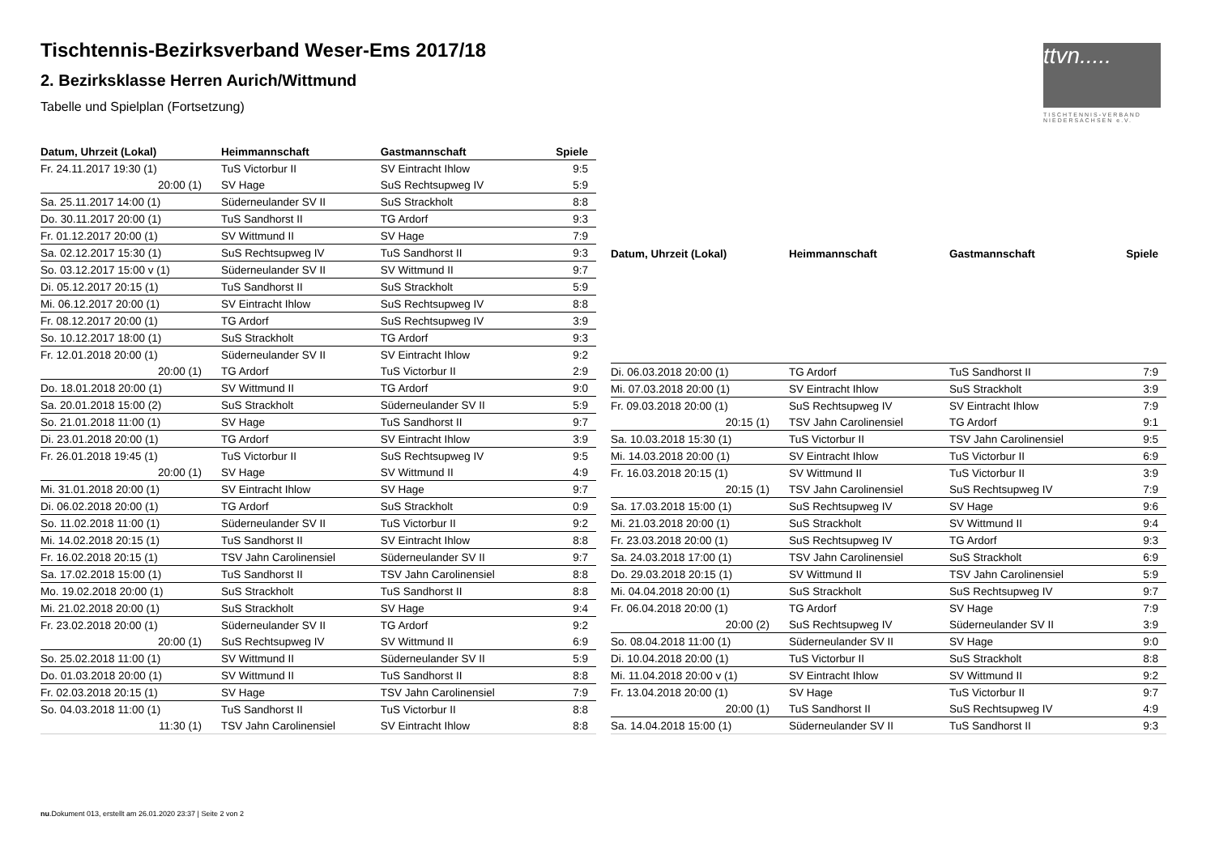Tischtennis-Bezirksverband Weser-Ems 2017/18
2. Bezirksklasse Herren Aurich/Wittmund
Tabelle und Spielplan (Fortsetzung)
ttvn.....
TISCHTENNIS-VERBAND NIEDERSACHSEN e.V.
| Datum, Uhrzeit (Lokal) | Heimmannschaft | Gastmannschaft | Spiele |
| --- | --- | --- | --- |
| Fr. 24.11.2017 19:30 (1) | TuS Victorbur II | SV Eintracht Ihlow | 9:5 |
| 20:00 (1) | SV Hage | SuS Rechtsupweg IV | 5:9 |
| Sa. 25.11.2017 14:00 (1) | Süderneulander SV II | SuS Strackholt | 8:8 |
| Do. 30.11.2017 20:00 (1) | TuS Sandhorst II | TG Ardorf | 9:3 |
| Fr. 01.12.2017 20:00 (1) | SV Wittmund II | SV Hage | 7:9 |
| Sa. 02.12.2017 15:30 (1) | SuS Rechtsupweg IV | TuS Sandhorst II | 9:3 |
| So. 03.12.2017 15:00 v (1) | Süderneulander SV II | SV Wittmund II | 9:7 |
| Di. 05.12.2017 20:15 (1) | TuS Sandhorst II | SuS Strackholt | 5:9 |
| Mi. 06.12.2017 20:00 (1) | SV Eintracht Ihlow | SuS Rechtsupweg IV | 8:8 |
| Fr. 08.12.2017 20:00 (1) | TG Ardorf | SuS Rechtsupweg IV | 3:9 |
| So. 10.12.2017 18:00 (1) | SuS Strackholt | TG Ardorf | 9:3 |
| Fr. 12.01.2018 20:00 (1) | Süderneulander SV II | SV Eintracht Ihlow | 9:2 |
| 20:00 (1) | TG Ardorf | TuS Victorbur II | 2:9 |
| Do. 18.01.2018 20:00 (1) | SV Wittmund II | TG Ardorf | 9:0 |
| Sa. 20.01.2018 15:00 (2) | SuS Strackholt | Süderneulander SV II | 5:9 |
| So. 21.01.2018 11:00 (1) | SV Hage | TuS Sandhorst II | 9:7 |
| Di. 23.01.2018 20:00 (1) | TG Ardorf | SV Eintracht Ihlow | 3:9 |
| Fr. 26.01.2018 19:45 (1) | TuS Victorbur II | SuS Rechtsupweg IV | 9:5 |
| 20:00 (1) | SV Hage | SV Wittmund II | 4:9 |
| Mi. 31.01.2018 20:00 (1) | SV Eintracht Ihlow | SV Hage | 9:7 |
| Di. 06.02.2018 20:00 (1) | TG Ardorf | SuS Strackholt | 0:9 |
| So. 11.02.2018 11:00 (1) | Süderneulander SV II | TuS Victorbur II | 9:2 |
| Mi. 14.02.2018 20:15 (1) | TuS Sandhorst II | SV Eintracht Ihlow | 8:8 |
| Fr. 16.02.2018 20:15 (1) | TSV Jahn Carolinensiel | Süderneulander SV II | 9:7 |
| Sa. 17.02.2018 15:00 (1) | TuS Sandhorst II | TSV Jahn Carolinensiel | 8:8 |
| Mo. 19.02.2018 20:00 (1) | SuS Strackholt | TuS Sandhorst II | 8:8 |
| Mi. 21.02.2018 20:00 (1) | SuS Strackholt | SV Hage | 9:4 |
| Fr. 23.02.2018 20:00 (1) | Süderneulander SV II | TG Ardorf | 9:2 |
| 20:00 (1) | SuS Rechtsupweg IV | SV Wittmund II | 6:9 |
| So. 25.02.2018 11:00 (1) | SV Wittmund II | Süderneulander SV II | 5:9 |
| Do. 01.03.2018 20:00 (1) | SV Wittmund II | TuS Sandhorst II | 8:8 |
| Fr. 02.03.2018 20:15 (1) | SV Hage | TSV Jahn Carolinensiel | 7:9 |
| So. 04.03.2018 11:00 (1) | TuS Sandhorst II | TuS Victorbur II | 8:8 |
| 11:30 (1) | TSV Jahn Carolinensiel | SV Eintracht Ihlow | 8:8 |
| Datum, Uhrzeit (Lokal) | Heimmannschaft | Gastmannschaft | Spiele |
| --- | --- | --- | --- |
| Di. 06.03.2018 20:00 (1) | TG Ardorf | TuS Sandhorst II | 7:9 |
| Mi. 07.03.2018 20:00 (1) | SV Eintracht Ihlow | SuS Strackholt | 3:9 |
| Fr. 09.03.2018 20:00 (1) | SuS Rechtsupweg IV | SV Eintracht Ihlow | 7:9 |
| 20:15 (1) | TSV Jahn Carolinensiel | TG Ardorf | 9:1 |
| Sa. 10.03.2018 15:30 (1) | TuS Victorbur II | TSV Jahn Carolinensiel | 9:5 |
| Mi. 14.03.2018 20:00 (1) | SV Eintracht Ihlow | TuS Victorbur II | 6:9 |
| Fr. 16.03.2018 20:15 (1) | SV Wittmund II | TuS Victorbur II | 3:9 |
| 20:15 (1) | TSV Jahn Carolinensiel | SuS Rechtsupweg IV | 7:9 |
| Sa. 17.03.2018 15:00 (1) | SuS Rechtsupweg IV | SV Hage | 9:6 |
| Mi. 21.03.2018 20:00 (1) | SuS Strackholt | SV Wittmund II | 9:4 |
| Fr. 23.03.2018 20:00 (1) | SuS Rechtsupweg IV | TG Ardorf | 9:3 |
| Sa. 24.03.2018 17:00 (1) | TSV Jahn Carolinensiel | SuS Strackholt | 6:9 |
| Do. 29.03.2018 20:15 (1) | SV Wittmund II | TSV Jahn Carolinensiel | 5:9 |
| Mi. 04.04.2018 20:00 (1) | SuS Strackholt | SuS Rechtsupweg IV | 9:7 |
| Fr. 06.04.2018 20:00 (1) | TG Ardorf | SV Hage | 7:9 |
| 20:00 (2) | SuS Rechtsupweg IV | Süderneulander SV II | 3:9 |
| So. 08.04.2018 11:00 (1) | Süderneulander SV II | SV Hage | 9:0 |
| Di. 10.04.2018 20:00 (1) | TuS Victorbur II | SuS Strackholt | 8:8 |
| Mi. 11.04.2018 20:00 v (1) | SV Eintracht Ihlow | SV Wittmund II | 9:2 |
| Fr. 13.04.2018 20:00 (1) | SV Hage | TuS Victorbur II | 9:7 |
| 20:00 (1) | TuS Sandhorst II | SuS Rechtsupweg IV | 4:9 |
| Sa. 14.04.2018 15:00 (1) | Süderneulander SV II | TuS Sandhorst II | 9:3 |
nu.Dokument 013, erstellt am 26.01.2020 23:37 | Seite 2 von 2